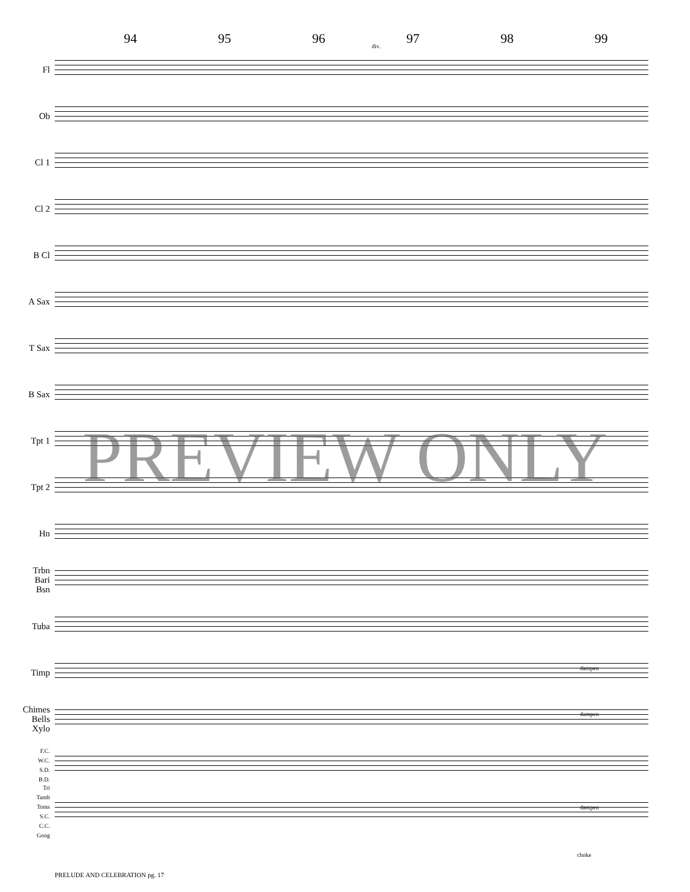94 95 96 97 98 99
Fl
Ob
Cl 1
Cl 2
B Cl
A Sax
T Sax
B Sax
Tpt 1
Tpt 2
Hn
Trbn
Bari
Bsn
Tuba
Timp
Chimes
Bells
Xylo
F.C.
W.C.
S.D.
B.D.
Tri
Tamb
Toms
S.C.
C.C.
Gong
div.
dampen
dampen
dampen
choke
PREVIEW ONLY
PRELUDE AND CELEBRATION pg. 17